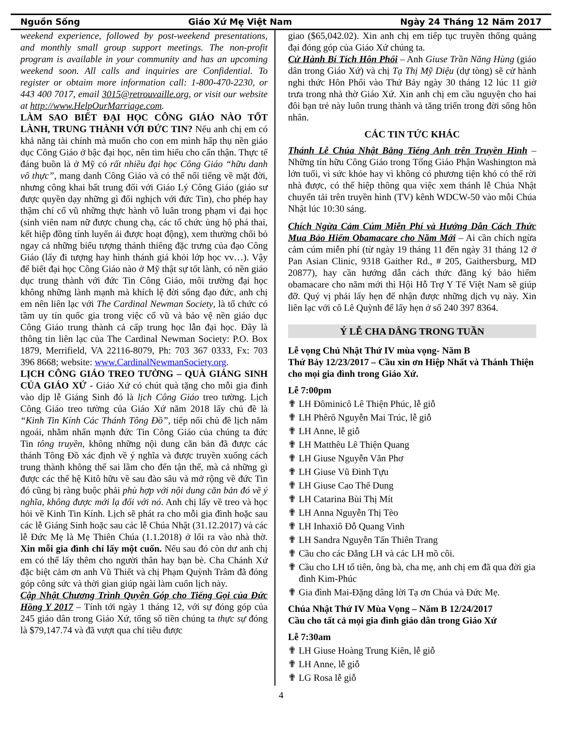Nguồn Sống Giáo Xứ Mẹ Việt Nam Ngày 24 Tháng 12 Năm 2017
weekend experience, followed by post-weekend presentations, and monthly small group support meetings. The non-profit program is available in your community and has an upcoming weekend soon. All calls and inquiries are Confidential. To register or obtaim more information call: 1-800-470-2230, or 443 400 7017, email 3015@retrouvaille.org, or visit our website at http://www.HelpOurMarriage.com.
LÀM SAO BIẾT ĐẠI HỌC CÔNG GIÁO NÀO TỐT LÀNH, TRUNG THÀNH VỚI ĐỨC TIN? Nếu anh chị em có khả năng tài chính mà muốn cho con em mình hấp thụ nền giáo dục Công Giáo ở bậc đại học, nên tìm hiểu cho cẩn thận. Thực tế đáng buồn là ở Mỹ có rất nhiều đại học Công Giáo “hữu danh vô thực”, mang danh Công Giáo và có thể nổi tiếng về mặt đời, nhưng công khai bất trung đối với Giáo Lý Công Giáo (giáo sư được quyền dạy những gì đối nghịch với đức Tin), cho phép hay thậm chí cổ vũ những thực hành vô luân trong phạm vi đại học (sinh viên nam nữ được chung chạ, các tổ chức ủng hộ phá thai, kết hiệp đồng tính luyến ái được hoạt động), xem thường chối bỏ ngay cả những biểu tượng thánh thiêng đặc trưng của đạo Công Giáo (lấy đi tượng hay hình thánh giá khỏi lớp học vv…). Vậy để biết đại học Công Giáo nào ở Mỹ thật sự tốt lành, có nền giáo dục trung thành với đức Tin Công Giáo, môi trường đại học không những lành mạnh mà khích lệ đời sống đạo đức, anh chị em nên liên lạc với The Cardinal Newman Society, là tổ chức có tầm uy tín quốc gia trong việc cổ vũ và bảo vệ nền giáo dục Công Giáo trung thành cả cấp trung học lẫn đại học. Đây là thông tin liên lạc của The Cardinal Newman Society: P.O. Box 1879, Merrifield, VA 22116-8079, Ph: 703 367 0333, Fx: 703 396 8668; website: www.CardinalNewmanSociety.org.
LỊCH CÔNG GIÁO TREO TƯỜNG – QUÀ GIÁNG SINH CỦA GIÁO XỨ - Giáo Xứ có chút quà tặng cho mỗi gia đình vào dịp lễ Giáng Sinh đó là lịch Công Giáo treo tường. Lịch Công Giáo treo tường của Giáo Xứ năm 2018 lấy chủ đề là “Kinh Tin Kính Các Thánh Tông Đồ”, tiếp nối chủ đề lịch năm ngoái, nhằm nhấn mạnh đức Tin Công Giáo của chúng ta đức Tin tông truyền, không những nội dung căn bản đã được các thánh Tông Đồ xác định về ý nghĩa và được truyền xuống cách trung thành không thể sai lầm cho đến tận thế, mà cả những gì được các thế hệ Kitô hữu về sau đào sâu và mở rộng về đức Tin đó cũng bị ràng buộc phải phù hợp với nội dung căn bản đó về ý nghĩa, không được mới lạ đối với nó. Anh chị lấy về treo và học hỏi về Kinh Tin Kính. Lịch sẽ phát ra cho mỗi gia đình hoặc sau các lễ Giáng Sinh hoặc sau các lễ Chúa Nhật (31.12.2017) và các lễ Đức Mẹ là Mẹ Thiên Chúa (1.1.2018) ở lối ra vào nhà thờ. Xin mỗi gia đình chỉ lấy một cuốn. Nếu sau đó còn dư anh chị em có thể lấy thêm cho người thân hay bạn bè. Cha Chánh Xứ đặc biệt cảm ơn anh Vũ Thiết và chị Phạm Quỳnh Trâm đã đóng góp công sức và thời gian giúp ngài làm cuốn lịch này.
Cập Nhật Chương Trình Quyên Góp cho Tiếng Gọi của Đức Hồng Y 2017 – Tính tới ngày 1 tháng 12, với sự đóng góp của 245 giáo dân trong Giáo Xứ, tổng số tiền chúng ta thực sự đóng là $79,147.74 và đã vượt qua chỉ tiêu được
giao ($65,042.02). Xin anh chị em tiếp tục truyền thống quảng đại đóng góp của Giáo Xứ chúng ta.
Cử Hành Bí Tích Hôn Phối – Anh Giuse Trần Năng Hùng (giáo dân trong Giáo Xứ) và chị Tạ Thị Mỹ Diệu (dự tòng) sẽ cử hành nghi thức Hôn Phối vào Thứ Bảy ngày 30 tháng 12 lúc 11 giờ trưa trong nhà thờ Giáo Xứ. Xin anh chị em cầu nguyện cho hai đôi bạn trẻ này luôn trung thành và tăng triển trong đời sống hôn nhân.
CÁC TIN TỨC KHÁC
Thánh Lễ Chúa Nhật Bằng Tiếng Anh trên Truyền Hình – Những tín hữu Công Giáo trong Tổng Giáo Phận Washington mà lớn tuổi, vì sức khỏe hay vì không có phương tiện khó có thể rời nhà được, có thể hiệp thông qua việc xem thánh lễ Chúa Nhật chuyển tải trên truyền hình (TV) kênh WDCW-50 vào mỗi Chúa Nhật lúc 10:30 sáng.
Chích Ngừa Cảm Cúm Miễn Phí và Hướng Dẫn Cách Thức Mua Bảo Hiểm Obamacare cho Năm Mới – Ai cần chích ngừa cảm cúm miễn phí (từ ngày 19 tháng 11 đến ngày 31 tháng 12 ở Pan Asian Clinic, 9318 Gaither Rd., # 205, Gaithersburg, MD 20877), hay cần hướng dẫn cách thức đăng ký bảo hiểm obamacare cho năm mới thì Hội Hỗ Trợ Y Tế Việt Nam sẽ giúp đỡ. Quý vị phải lấy hẹn để nhận được những dịch vụ này. Xin liên lạc với cô Lê Quỳnh để lấy hẹn ở số 240 397 8364.
Ý LỄ CHA DÂNG TRONG TUẦN
Lễ vọng Chủ Nhật Thứ IV mùa vọng- Năm B
Thứ Bảy 12/23/2017 – Cầu xin ơn Hiệp Nhất và Thánh Thiện cho mọi gia đình trong Giáo Xứ.
Lễ 7:00pm
✟ LH Đôminicô Lê Thiện Phúc, lễ giỗ
✟ LH Phêrô Nguyễn Mai Trúc, lễ giỗ
✟ LH Anne, lễ giỗ
✟ LH Matthêu Lê Thiện Quang
✟ LH Giuse Nguyễn Văn Phơ
✟ LH Giuse Vũ Đình Tựu
✟ LH Giuse Cao Thế Dung
✟ LH Catarina Bùi Thị Mít
✟ LH Anna Nguyễn Thị Tèo
✟ LH Inhaxiô Đỗ Quang Vinh
✟ LH Sandra Nguyễn Tấn Thiên Trang
✟ Cầu cho các Đẳng LH và các LH mồ côi.
✟ Cầu cho LH tổ tiên, ông bà, cha mẹ, anh chị em đã qua đời gia đình Kim-Phúc
✟ Gia đình Mai-Đặng dâng lời Tạ ơn Chúa và Đức Mẹ.
Chúa Nhật Thứ IV Mùa Vọng – Năm B 12/24/2017
Cầu cho tất cả mọi gia đình giáo dân trong Giáo Xứ
Lễ 7:30am
✟ LH Giuse Hoàng Trung Kiên, lễ giỗ
✟ LH Anne, lễ giỗ
✟ LG Rosa lễ giỗ
4